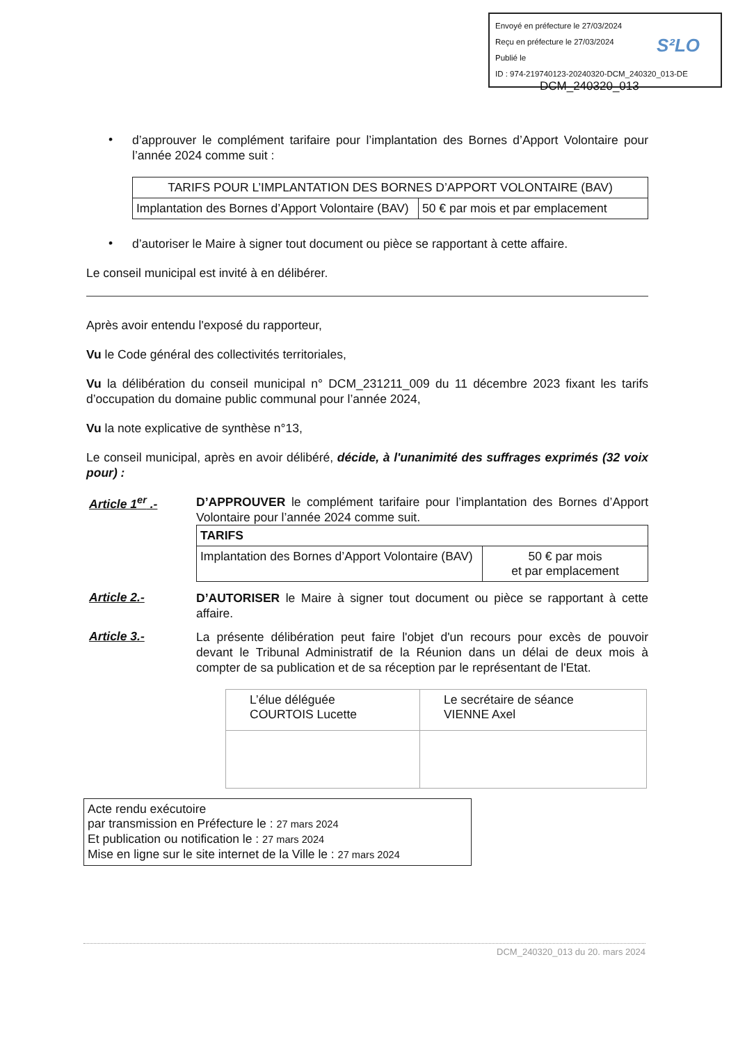Envoyé en préfecture le 27/03/2024
Reçu en préfecture le 27/03/2024
Publié le
ID : 974-219740123-20240320-DCM_240320_013-DE
S²LO
DCM_240320_013
•
d’approuver le complément tarifaire pour l’implantation des Bornes d’Apport Volontaire pour l’année 2024 comme suit :
| TARIFS POUR L’IMPLANTATION DES BORNES D’APPORT VOLONTAIRE (BAV) | |
| --- | --- |
| Implantation des Bornes d’Apport Volontaire (BAV) | 50 € par mois et par emplacement |
•
d’autoriser le Maire à signer tout document ou pièce se rapportant à cette affaire.
Le conseil municipal est invité à en délibérer.
Après avoir entendu l'exposé du rapporteur,
Vu le Code général des collectivités territoriales,
Vu la délibération du conseil municipal n° DCM_231211_009 du 11 décembre 2023 fixant les tarifs d’occupation du domaine public communal pour l’année 2024,
Vu la note explicative de synthèse n°13,
Le conseil municipal, après en avoir délibéré, décide, à l'unanimité des suffrages exprimés (32 voix pour) :
Article 1<sup>er</sup> .-
D’APPROUVER le complément tarifaire pour l’implantation des Bornes d’Apport Volontaire pour l’année 2024 comme suit.
| TARIFS | |
| --- | --- |
| Implantation des Bornes d’Apport Volontaire (BAV) | 50 € par mois et par emplacement |
Article 2.-
D’AUTORISER le Maire à signer tout document ou pièce se rapportant à cette affaire.
Article 3.-
La présente délibération peut faire l'objet d'un recours pour excès de pouvoir devant le Tribunal Administratif de la Réunion dans un délai de deux mois à compter de sa publication et de sa réception par le représentant de l'Etat.
| L’élue déléguée COURTOIS Lucette | Le secrétaire de séance VIENNE Axel |
Acte rendu exécutoire
par transmission en Préfecture le : 27 mars 2024
Et publication ou notification le : 27 mars 2024
Mise en ligne sur le site internet de la Ville le : 27 mars 2024
DCM_240320_013 du 20. mars 2024